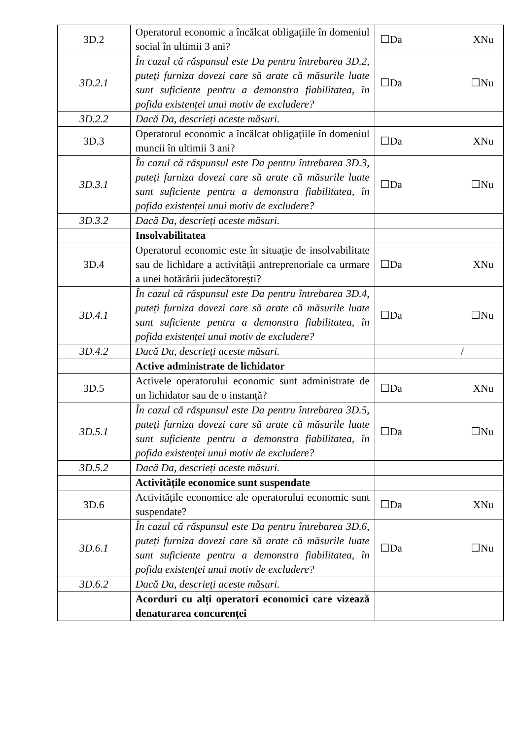| 3D.2 | Operatorul economic a încălcat obligațiile în domeniul social în ultimii 3 ani? | ☐Da XNu |
| 3D.2.1 | În cazul că răspunsul este Da pentru întrebarea 3D.2, puteți furniza dovezi care să arate că măsurile luate sunt suficiente pentru a demonstra fiabilitatea, în pofida existenței unui motiv de excludere? | ☐Da ☐Nu |
| 3D.2.2 | Dacă Da, descrieți aceste măsuri. | |
| 3D.3 | Operatorul economic a încălcat obligațiile în domeniul muncii în ultimii 3 ani? | ☐Da XNu |
| 3D.3.1 | În cazul că răspunsul este Da pentru întrebarea 3D.3, puteți furniza dovezi care să arate că măsurile luate sunt suficiente pentru a demonstra fiabilitatea, în pofida existenței unui motiv de excludere? | ☐Da ☐Nu |
| 3D.3.2 | Dacă Da, descrieți aceste măsuri. | |
| | Insolvabilitatea | |
| 3D.4 | Operatorul economic este în situație de insolvabilitate sau de lichidare a activității antreprenoriale ca urmare a unei hotărârii judecătorești? | ☐Da XNu |
| 3D.4.1 | În cazul că răspunsul este Da pentru întrebarea 3D.4, puteți furniza dovezi care să arate că măsurile luate sunt suficiente pentru a demonstra fiabilitatea, în pofida existenței unui motiv de excludere? | ☐Da ☐Nu |
| 3D.4.2 | Dacă Da, descrieți aceste măsuri. | / |
| | Active administrate de lichidator | |
| 3D.5 | Activele operatorului economic sunt administrate de un lichidator sau de o instanță? | ☐Da XNu |
| 3D.5.1 | În cazul că răspunsul este Da pentru întrebarea 3D.5, puteți furniza dovezi care să arate că măsurile luate sunt suficiente pentru a demonstra fiabilitatea, în pofida existenței unui motiv de excludere? | ☐Da ☐Nu |
| 3D.5.2 | Dacă Da, descrieți aceste măsuri. | |
| | Activitățile economice sunt suspendate | |
| 3D.6 | Activitățile economice ale operatorului economic sunt suspendate? | ☐Da XNu |
| 3D.6.1 | În cazul că răspunsul este Da pentru întrebarea 3D.6, puteți furniza dovezi care să arate că măsurile luate sunt suficiente pentru a demonstra fiabilitatea, în pofida existenței unui motiv de excludere? | ☐Da ☐Nu |
| 3D.6.2 | Dacă Da, descrieți aceste măsuri. | |
| | Acorduri cu alți operatori economici care vizează denaturarea concurenței | |